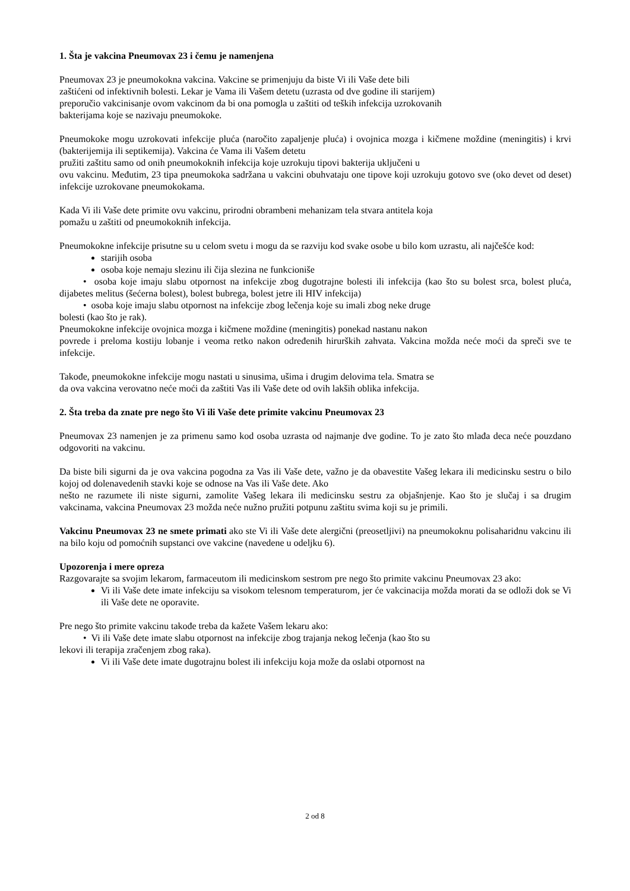1. Šta je vakcina Pneumovax 23 i čemu je namenjena
Pneumovax 23 je pneumokokna vakcina. Vakcine se primenjuju da biste Vi ili Vaše dete bili
zaštićeni od infektivnih bolesti. Lekar je Vama ili Vašem detetu (uzrasta od dve godine ili starijem)
preporučio vakcinisanje ovom vakcinom da bi ona pomogla u zaštiti od teških infekcija uzrokovanih
bakterijama koje se nazivaju pneumokoke.
Pneumokoke mogu uzrokovati infekcije pluća (naročito zapaljenje pluća) i ovojnica mozga i kičmene moždine (meningitis) i krvi (bakterijemija ili septikemija). Vakcina će Vama ili Vašem detetu
pružiti zaštitu samo od onih pneumokoknih infekcija koje uzrokuju tipovi bakterija uključeni u
ovu vakcinu. Međutim, 23 tipa pneumokoka sadržana u vakcini obuhvataju one tipove koji uzrokuju gotovo sve (oko devet od deset) infekcije uzrokovane pneumokokama.
Kada Vi ili Vaše dete primite ovu vakcinu, prirodni obrambeni mehanizam tela stvara antitela koja
pomažu u zaštiti od pneumokoknih infekcija.
Pneumokokne infekcije prisutne su u celom svetu i mogu da se razviju kod svake osobe u bilo kom uzrastu, ali najčešće kod:
starijih osoba
osoba koje nemaju slezinu ili čija slezina ne funkcioniše
• osoba koje imaju slabu otpornost na infekcije zbog dugotrajne bolesti ili infekcija (kao što su bolest srca, bolest pluća, dijabetes melitus (šećerna bolest), bolest bubrega, bolest jetre ili HIV infekcija)
• osoba koje imaju slabu otpornost na infekcije zbog lečenja koje su imali zbog neke druge
bolesti (kao što je rak).
Pneumokokne infekcije ovojnica mozga i kičmene moždine (meningitis) ponekad nastanu nakon
povrede i preloma kostiju lobanje i veoma retko nakon određenih hirurških zahvata. Vakcina možda neće moći da spreči sve te infekcije.
Takođe, pneumokokne infekcije mogu nastati u sinusima, ušima i drugim delovima tela. Smatra se
da ova vakcina verovatno neće moći da zaštiti Vas ili Vaše dete od ovih lakših oblika infekcija.
2. Šta treba da znate pre nego što Vi ili Vaše dete primite vakcinu Pneumovax 23
Pneumovax 23 namenjen je za primenu samo kod osoba uzrasta od najmanje dve godine. To je zato što mlađa deca neće pouzdano odgovoriti na vakcinu.
Da biste bili sigurni da je ova vakcina pogodna za Vas ili Vaše dete, važno je da obavestite Vašeg lekara ili medicinsku sestru o bilo kojoj od dolenavedenih stavki koje se odnose na Vas ili Vaše dete. Ako
nešto ne razumete ili niste sigurni, zamolite Vašeg lekara ili medicinsku sestru za objašnjenje. Kao što je slučaj i sa drugim vakcinama, vakcina Pneumovax 23 možda neće nužno pružiti potpunu zaštitu svima koji su je primili.
Vakcinu Pneumovax 23 ne smete primati ako ste Vi ili Vaše dete alergični (preosetljivi) na pneumokoknu polisaharidnu vakcinu ili na bilo koju od pomoćnih supstanci ove vakcine (navedene u odeljku 6).
Upozorenja i mere opreza
Razgovarajte sa svojim lekarom, farmaceutom ili medicinskom sestrom pre nego što primite vakcinu Pneumovax 23 ako:
Vi ili Vaše dete imate infekciju sa visokom telesnom temperaturom, jer će vakcinacija možda morati da se odloži dok se Vi ili Vaše dete ne oporavite.
Pre nego što primite vakcinu takođe treba da kažete Vašem lekaru ako:
• Vi ili Vaše dete imate slabu otpornost na infekcije zbog trajanja nekog lečenja (kao što su
lekovi ili terapija zračenjem zbog raka).
Vi ili Vaše dete imate dugotrajnu bolest ili infekciju koja može da oslabi otpornost na
2 od 8